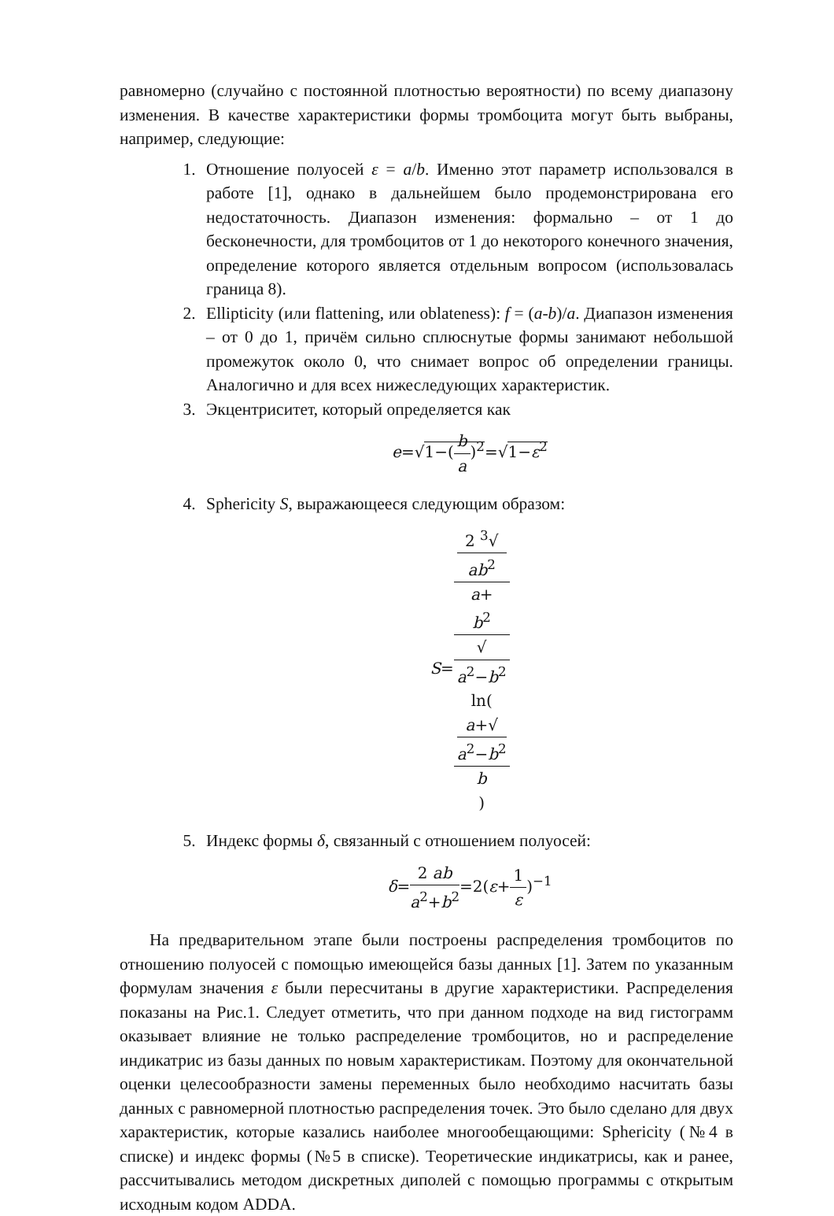равномерно (случайно с постоянной плотностью вероятности) по всему диапазону изменения. В качестве характеристики формы тромбоцита могут быть выбраны, например, следующие:
1. Отношение полуосей ε = a/b. Именно этот параметр использовался в работе [1], однако в дальнейшем было продемонстрирована его недостаточность. Диапазон изменения: формально – от 1 до бесконечности, для тромбоцитов от 1 до некоторого конечного значения, определение которого является отдельным вопросом (использовалась граница 8).
2. Ellipticity (или flattening, или oblateness): f = (a-b)/a. Диапазон изменения – от 0 до 1, причём сильно сплюснутые формы занимают небольшой промежуток около 0, что снимает вопрос об определении границы. Аналогично и для всех нижеследующих характеристик.
3. Экцентриситет, который определяется как
e=√1−(b a)<sup>2</sup>=√1−ε<sup>2</sup>
4. Sphericity S, выражающееся следующим образом:
S=2 <sup>3</sup>√
ab<sup>2</sup> a+
b<sup>2</sup>
√
a<sup>2</sup>−b<sup>2</sup>
ln(a+√
a<sup>2</sup>−b<sup>2</sup>
b)
5. Индекс формы δ, связанный с отношением полуосей:
δ=2 ab a<sup>2</sup>+b<sup>2</sup>=2(ε+1 ε)<sup>−1</sup>
На предварительном этапе были построены распределения тромбоцитов по отношению полуосей с помощью имеющейся базы данных [1]. Затем по указанным формулам значения ε были пересчитаны в другие характеристики. Распределения показаны на Рис.1. Следует отметить, что при данном подходе на вид гистограмм оказывает влияние не только распределение тромбоцитов, но и распределение индикатрис из базы данных по новым характеристикам. Поэтому для окончательной оценки целесообразности замены переменных было необходимо насчитать базы данных с равномерной плотностью распределения точек. Это было сделано для двух характеристик, которые казались наиболее многообещающими: Sphericity (№4 в списке) и индекс формы (№5 в списке). Теоретические индикатрисы, как и ранее, рассчитывались методом дискретных диполей с помощью программы с открытым исходным кодом ADDA.